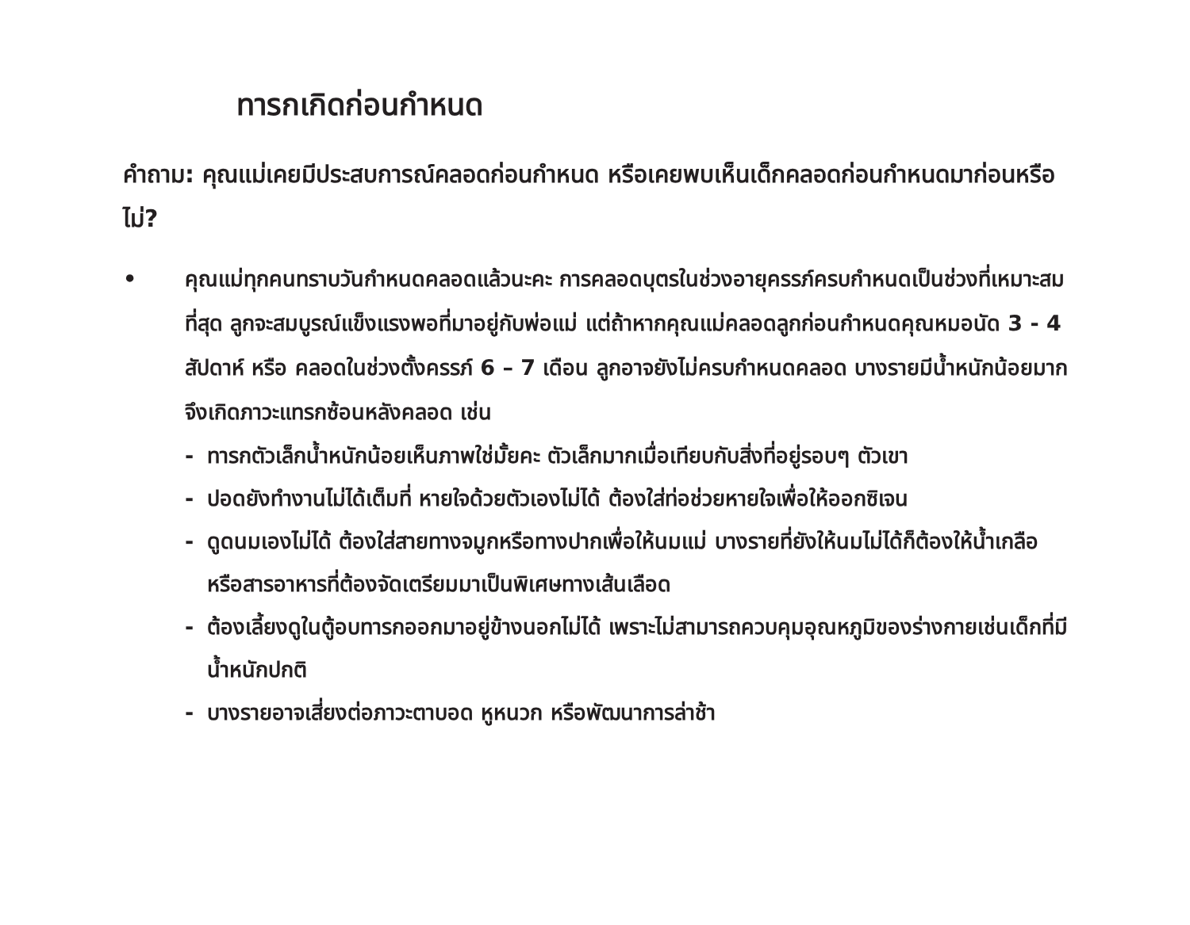ทารกเกิดก่อนกำหนด
คำถาม: คุณแม่เคยมีประสบการณ์คลอดก่อนกำหนด หรือเคยพบเห็นเด็กคลอดก่อนกำหนดมาก่อนหรือไม่?
• คุณแม่ทุกคนทราบวันกำหนดคลอดแล้วนะคะ การคลอดบุตรในช่วงอายุครรภ์ครบกำหนดเป็นช่วงที่เหมาะสมที่สุด ลูกจะสมบูรณ์แข็งแรงพอที่มาอยู่กับพ่อแม่ แต่ถ้าหากคุณแม่คลอดลูกก่อนกำหนดคุณหมอนัด 3 - 4 สัปดาห์ หรือ คลอดในช่วงตั้งครรภ์ 6 – 7 เดือน ลูกอาจยังไม่ครบกำหนดคลอด บางรายมีน้ำหนักน้อยมากจึงเกิดภาวะแทรกซ้อนหลังคลอด เช่น
- ทารกตัวเล็กน้ำหนักน้อยเห็นภาพใช่มั้ยคะ ตัวเล็กมากเมื่อเทียบกับสิ่งที่อยู่รอบๆ ตัวเขา
- ปอดยังทำงานไม่ได้เต็มที่ หายใจด้วยตัวเองไม่ได้ ต้องใส่ท่อช่วยหายใจเพื่อให้ออกซิเจน
- ดูดนมเองไม่ได้ ต้องใส่สายทางจมูกหรือทางปากเพื่อให้นมแม่ บางรายที่ยังให้นมไม่ได้ก็ต้องให้น้ำเกลือ หรือสารอาหารที่ต้องจัดเตรียมมาเป็นพิเศษทางเส้นเลือด
- ต้องเลี้ยงดูในตู้อบทารกออกมาอยู่ข้างนอกไม่ได้ เพราะไม่สามารถควบคุมอุณหภูมิของร่างกายเช่นเด็กที่มีน้ำหนักปกติ
- บางรายอาจเสี่ยงต่อภาวะตาบอด หูหนวก หรือพัฒนาการล่าช้า